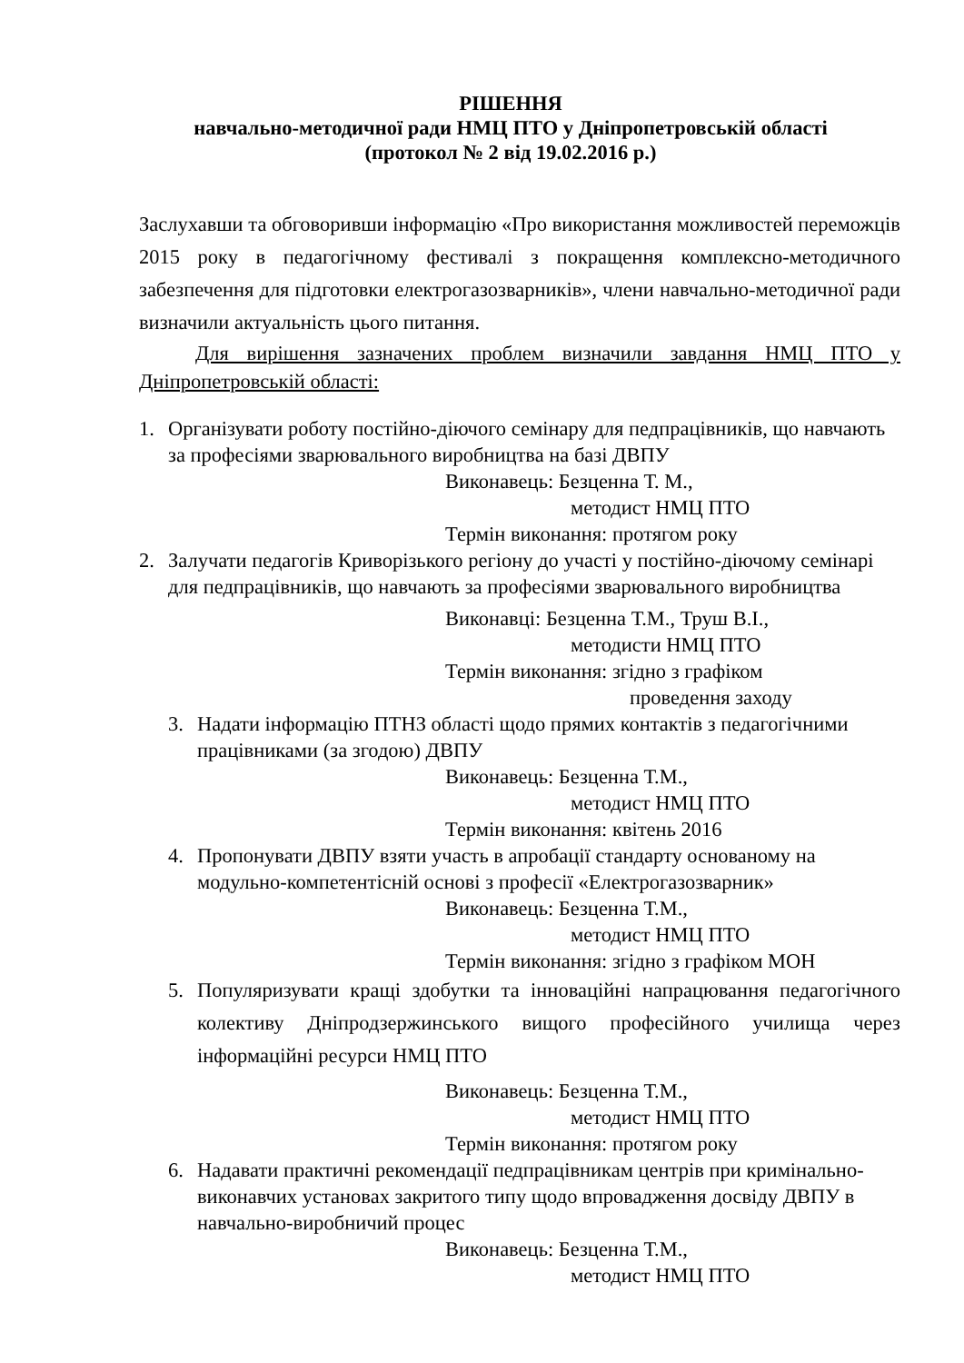РІШЕННЯ
навчально-методичної ради НМЦ ПТО у Дніпропетровській області
(протокол № 2 від 19.02.2016 р.)
Заслухавши та обговоривши інформацію «Про використання можливостей переможців 2015 року в педагогічному фестивалі з покращення комплексно-методичного забезпечення для підготовки електрогазозварників», члени навчально-методичної ради визначили актуальність цього питання.
Для вирішення зазначених проблем визначили завдання НМЦ ПТО у Дніпропетровській області:
1. Організувати роботу постійно-діючого семінару для педпрацівників, що навчають за професіями зварювального виробництва на базі ДВПУ
Виконавець: Безценна Т. М.,
методист НМЦ ПТО
Термін виконання: протягом року
2. Залучати педагогів Криворізького регіону до участі у постійно-діючому семінарі для педпрацівників, що навчають за професіями зварювального виробництва
Виконавці: Безценна Т.М., Труш В.І.,
методисти НМЦ ПТО
Термін виконання: згідно з графіком
проведення заходу
3. Надати інформацію ПТНЗ області щодо прямих контактів з педагогічними працівниками (за згодою) ДВПУ
Виконавець: Безценна Т.М.,
методист НМЦ ПТО
Термін виконання: квітень 2016
4. Пропонувати ДВПУ взяти участь в апробації стандарту основаному на модульно-компетентісній основі з професії «Електрогазозварник»
Виконавець: Безценна Т.М.,
методист НМЦ ПТО
Термін виконання: згідно з графіком МОН
5. Популяризувати кращі здобутки та інноваційні напрацювання педагогічного колективу Дніпродзержинського вищого професійного училища через інформаційні ресурси НМЦ ПТО
Виконавець: Безценна Т.М.,
методист НМЦ ПТО
Термін виконання: протягом року
6. Надавати практичні рекомендації педпрацівникам центрів при кримінально-виконавчих установах закритого типу щодо впровадження досвіду ДВПУ в навчально-виробничий процес
Виконавець: Безценна Т.М.,
методист НМЦ ПТО